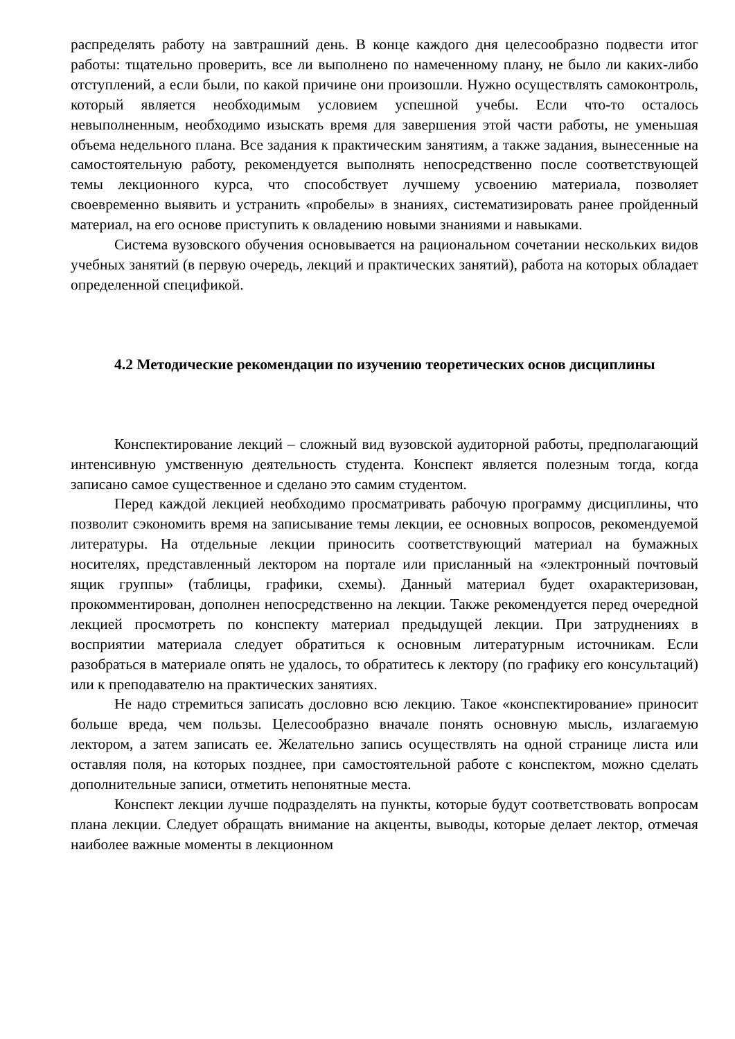распределять работу на завтрашний день. В конце каждого дня целесообразно подвести итог работы: тщательно проверить, все ли выполнено по намеченному плану, не было ли каких-либо отступлений, а если были, по какой причине они произошли. Нужно осуществлять самоконтроль, который является необходимым условием успешной учебы. Если что-то осталось невыполненным, необходимо изыскать время для завершения этой части работы, не уменьшая объема недельного плана. Все задания к практическим занятиям, а также задания, вынесенные на самостоятельную работу, рекомендуется выполнять непосредственно после соответствующей темы лекционного курса, что способствует лучшему усвоению материала, позволяет своевременно выявить и устранить «пробелы» в знаниях, систематизировать ранее пройденный материал, на его основе приступить к овладению новыми знаниями и навыками.
Система вузовского обучения основывается на рациональном сочетании нескольких видов учебных занятий (в первую очередь, лекций и практических занятий), работа на которых обладает определенной спецификой.
4.2 Методические рекомендации по изучению теоретических основ дисциплины
Конспектирование лекций – сложный вид вузовской аудиторной работы, предполагающий интенсивную умственную деятельность студента. Конспект является полезным тогда, когда записано самое существенное и сделано это самим студентом.
Перед каждой лекцией необходимо просматривать рабочую программу дисциплины, что позволит сэкономить время на записывание темы лекции, ее основных вопросов, рекомендуемой литературы. На отдельные лекции приносить соответствующий материал на бумажных носителях, представленный лектором на портале или присланный на «электронный почтовый ящик группы» (таблицы, графики, схемы). Данный материал будет охарактеризован, прокомментирован, дополнен непосредственно на лекции. Также рекомендуется перед очередной лекцией просмотреть по конспекту материал предыдущей лекции. При затруднениях в восприятии материала следует обратиться к основным литературным источникам. Если разобраться в материале опять не удалось, то обратитесь к лектору (по графику его консультаций) или к преподавателю на практических занятиях.
Не надо стремиться записать дословно всю лекцию. Такое «конспектирование» приносит больше вреда, чем пользы. Целесообразно вначале понять основную мысль, излагаемую лектором, а затем записать ее. Желательно запись осуществлять на одной странице листа или оставляя поля, на которых позднее, при самостоятельной работе с конспектом, можно сделать дополнительные записи, отметить непонятные места.
Конспект лекции лучше подразделять на пункты, которые будут соответствовать вопросам плана лекции. Следует обращать внимание на акценты, выводы, которые делает лектор, отмечая наиболее важные моменты в лекционном